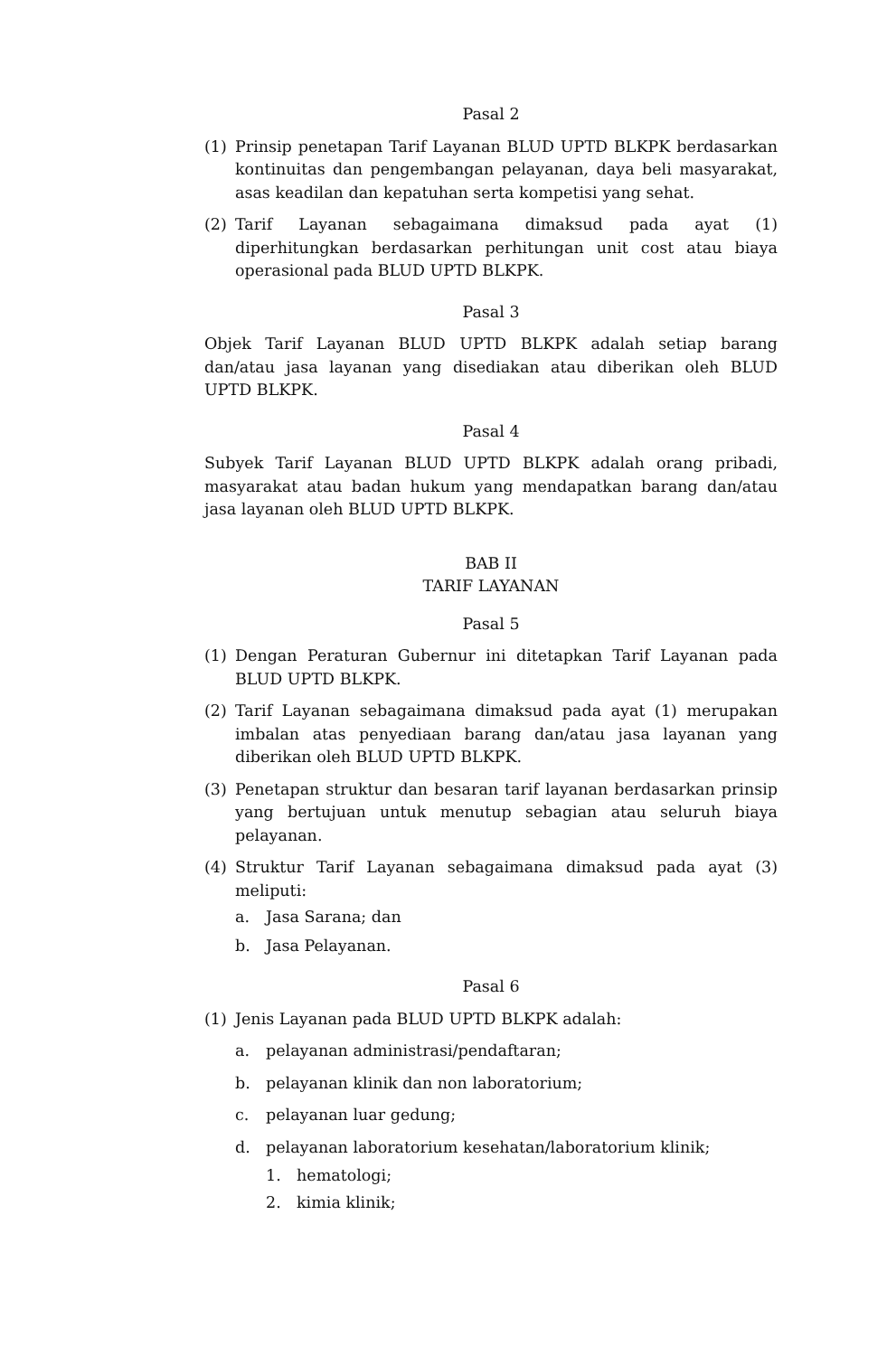Pasal 2
(1) Prinsip penetapan Tarif Layanan BLUD UPTD BLKPK berdasarkan kontinuitas dan pengembangan pelayanan, daya beli masyarakat, asas keadilan dan kepatuhan serta kompetisi yang sehat.
(2) Tarif Layanan sebagaimana dimaksud pada ayat (1) diperhitungkan berdasarkan perhitungan unit cost atau biaya operasional pada BLUD UPTD BLKPK.
Pasal 3
Objek Tarif Layanan BLUD UPTD BLKPK adalah setiap barang dan/atau jasa layanan yang disediakan atau diberikan oleh BLUD UPTD BLKPK.
Pasal 4
Subyek Tarif Layanan BLUD UPTD BLKPK adalah orang pribadi, masyarakat atau badan hukum yang mendapatkan barang dan/atau jasa layanan oleh BLUD UPTD BLKPK.
BAB II
TARIF LAYANAN
Pasal 5
(1) Dengan Peraturan Gubernur ini ditetapkan Tarif Layanan pada BLUD UPTD BLKPK.
(2) Tarif Layanan sebagaimana dimaksud pada ayat (1) merupakan imbalan atas penyediaan barang dan/atau jasa layanan yang diberikan oleh BLUD UPTD BLKPK.
(3) Penetapan struktur dan besaran tarif layanan berdasarkan prinsip yang bertujuan untuk menutup sebagian atau seluruh biaya pelayanan.
(4) Struktur Tarif Layanan sebagaimana dimaksud pada ayat (3) meliputi:
a. Jasa Sarana; dan
b. Jasa Pelayanan.
Pasal 6
(1) Jenis Layanan pada BLUD UPTD BLKPK adalah:
a. pelayanan administrasi/pendaftaran;
b. pelayanan klinik dan non laboratorium;
c. pelayanan luar gedung;
d. pelayanan laboratorium kesehatan/laboratorium klinik;
1. hematologi;
2. kimia klinik;